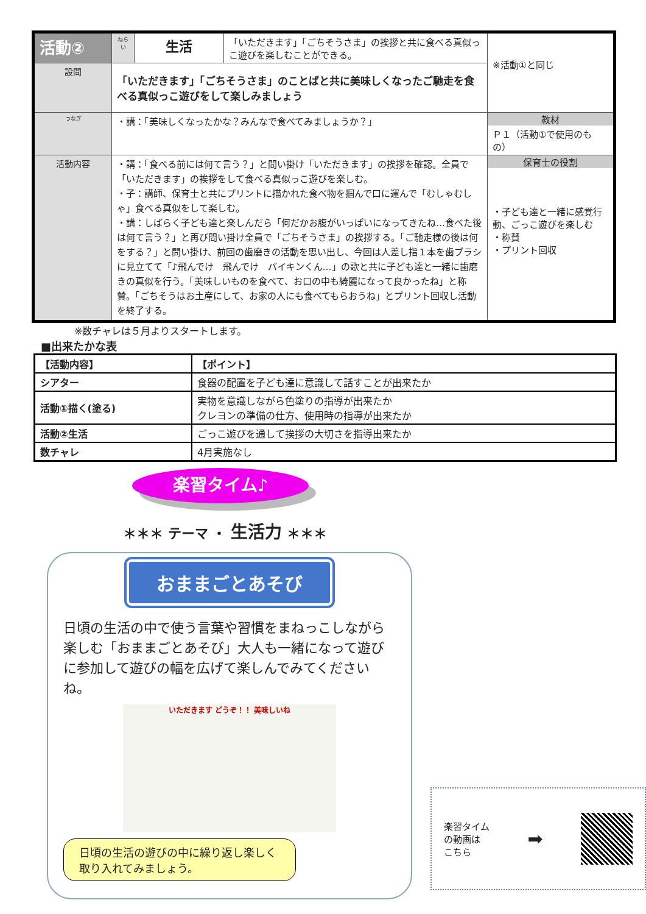| 活動② | ねらい | 生活 | 「いただきます」「ごちそうさま」の挨拶と共に食べる真似っこ遊びを楽しむことができる。 | ※活動①と同じ |
| 設問 | 「いただきます」「ごちそうさま」のことばと共に美味しくなったご馳走を食べる真似っこ遊びをして楽しみましょう | | | |
| つなぎ | ・講：「美味しくなったかな？みんなで食べてみましょうか？」 | | | 教材 Ｐ１（活動①で使用のもの） |
| 活動内容 | ・講：「食べる前には何て言う？」と問い掛け「いただきます」の挨拶を確認。全員で「いただきます」の挨拶をして食べる真似っこ遊びを楽しむ。 ・子：講師、保育士と共にプリントに描かれた食べ物を掴んで口に運んで「むしゃむしゃ」食べる真似をして楽しむ。 ・講：しばらく子ども達と楽しんだら「何だかお腹がいっぱいになってきたね…食べた後は何て言う？」と再び問い掛け全員で「ごちそうさま」の挨拶する。「ご馳走様の後は何をする？」と問い掛け、前回の歯磨きの活動を思い出し、今回は人差し指１本を歯ブラシに見立てて「♪飛んでけ 飛んでけ バイキンくん…」の歌と共に子ども達と一緒に歯磨きの真似を行う。「美味しいものを食べて、お口の中も綺麗になって良かったね」と称賛。「ごちそうはお土産にして、お家の人にも食べてもらおうね」とプリント回収し活動を終了する。 | | | 保育士の役割 ・子ども達と一緒に感覚行動、ごっこ遊びを楽しむ ・称賛 ・プリント回収 |
※数チャレは５月よりスタートします。
■出来たかな表
| 【活動内容】 | 【ポイント】 |
| --- | --- |
| シアター | 食器の配置を子ども達に意識して話すことが出来たか |
| 活動①描く(塗る) | 実物を意識しながら色塗りの指導が出来たか クレヨンの準備の仕方、使用時の指導が出来たか |
| 活動②生活 | ごっこ遊びを通して挨拶の大切さを指導出来たか |
| 数チャレ | 4月実施なし |
楽習タイム♪
＊＊＊ テーマ ・ 生活力 ＊＊＊
おままごとあそび
日頃の生活の中で使う言葉や習慣をまねっこしながら楽しむ「おままごとあそび」大人も一緒になって遊びに参加して遊びの幅を広げて楽しんでみてくださいね。
いただきます どうぞ！！ 美味しいね
日頃の生活の遊びの中に繰り返し楽しく取り入れてみましょう。
楽習タイム
の動画は
こちら
➡